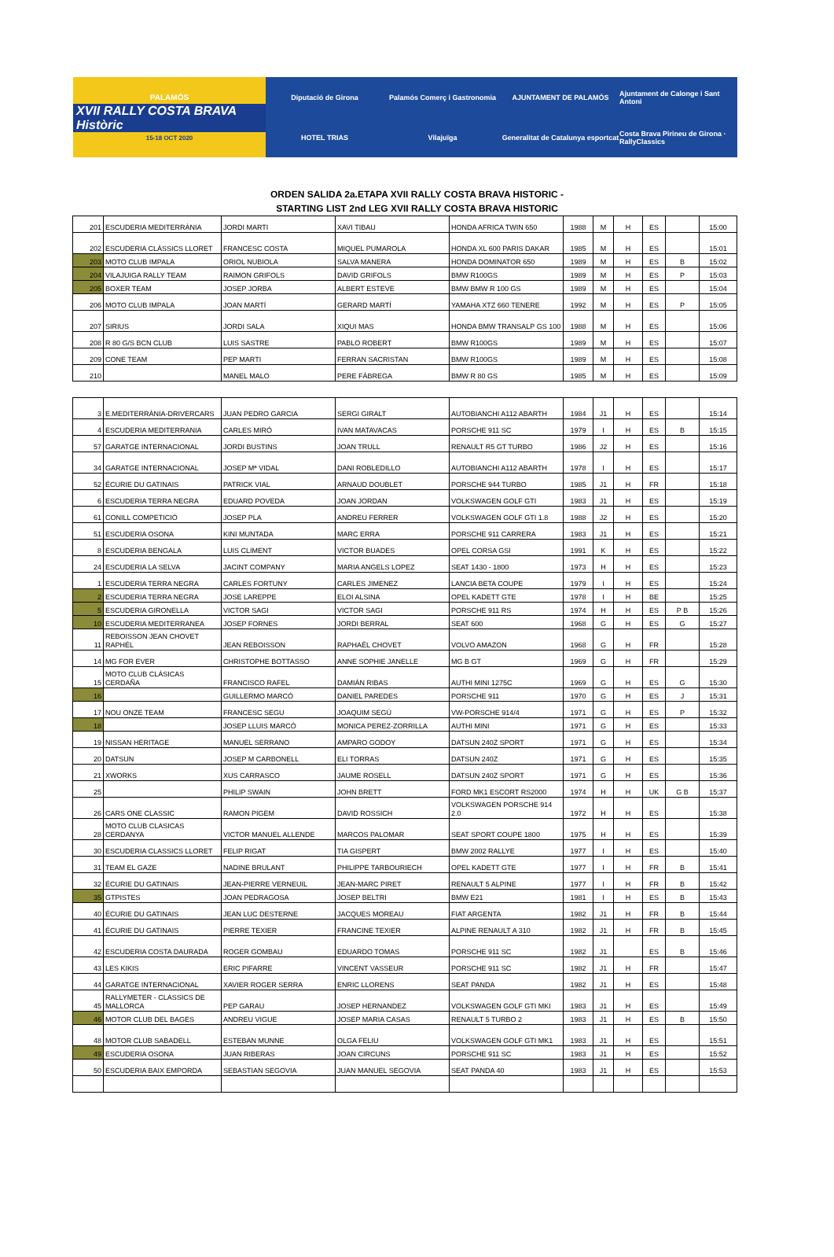PALAMÓS
XVII RALLY COSTA BRAVA Històric
15-18 OCT 2020
Diputació de Girona
Palamós Comerç i Gastronomia
AJUNTAMENT DE PALAMÓS
Ajuntament de Calonge i Sant Antoni
HOTEL TRIAS
Vilajuïga
Generalitat de Catalunya esportcat
Costa Brava Pirineu de Girona · RallyClassics
ORDEN SALIDA 2a.ETAPA XVII RALLY COSTA BRAVA HISTORIC -
STARTING LIST 2nd LEG XVII RALLY COSTA BRAVA HISTORIC
| 201 | ESCUDERIA MEDITERRÀNIA | JORDI MARTI | XAVI TIBAU | HONDA AFRICA TWIN 650 | 1988 | M | H | ES | | 15:00 |
| 202 | ESCUDERIA CLÀSSICS LLORET | FRANCESC COSTA | MIQUEL PUMAROLA | HONDA XL 600 PARIS DAKAR | 1985 | M | H | ES | | 15:01 |
| 203 | MOTO CLUB IMPALA | ORIOL NUBIOLA | SALVA MANERA | HONDA DOMINATOR 650 | 1989 | M | H | ES | B | 15:02 |
| 204 | VILAJUIGA RALLY TEAM | RAIMON GRIFOLS | DAVID GRIFOLS | BMW R100GS | 1989 | M | H | ES | P | 15:03 |
| 205 | BOXER TEAM | JOSEP JORBA | ALBERT ESTEVE | BMW BMW R 100 GS | 1989 | M | H | ES | | 15:04 |
| 206 | MOTO CLUB IMPALA | JOAN MARTÍ | GERARD MARTÍ | YAMAHA XTZ 660 TENERE | 1992 | M | H | ES | P | 15:05 |
| 207 | SIRIUS | JORDI SALA | XIQUI MAS | HONDA BMW TRANSALP GS 100 | 1988 | M | H | ES | | 15:06 |
| 208 | R 80 G/S BCN CLUB | LUIS SASTRE | PABLO ROBERT | BMW R100GS | 1989 | M | H | ES | | 15:07 |
| 209 | CONE TEAM | PEP MARTI | FERRAN SACRISTAN | BMW R100GS | 1989 | M | H | ES | | 15:08 |
| 210 | | MANEL MALO | PERE FÁBREGA | BMW R 80 GS | 1985 | M | H | ES | | 15:09 |
| 3 | E.MEDITERRÀNIA-DRIVERCARS | JUAN PEDRO GARCIA | SERGI GIRALT | AUTOBIANCHI A112 ABARTH | 1984 | J1 | H | ES | | 15:14 |
| 4 | ESCUDERIA MEDITERRANIA | CARLES MIRÓ | IVAN MATAVACAS | PORSCHE 911 SC | 1979 | I | H | ES | B | 15:15 |
| 57 | GARATGE INTERNACIONAL | JORDI BUSTINS | JOAN TRULL | RENAULT R5 GT TURBO | 1986 | J2 | H | ES | | 15:16 |
| 34 | GARATGE INTERNACIONAL | JOSEP Mª VIDAL | DANI ROBLEDILLO | AUTOBIANCHI A112 ABARTH | 1978 | I | H | ES | | 15:17 |
| 52 | ÉCURIE DU GATINAIS | PATRICK VIAL | ARNAUD DOUBLET | PORSCHE 944 TURBO | 1985 | J1 | H | FR | | 15:18 |
| 6 | ESCUDERIA TERRA NEGRA | EDUARD POVEDA | JOAN JORDAN | VOLKSWAGEN GOLF GTI | 1983 | J1 | H | ES | | 15:19 |
| 61 | CONILL COMPETICIÓ | JOSEP PLA | ANDREU FERRER | VOLKSWAGEN GOLF GTI 1.8 | 1988 | J2 | H | ES | | 15:20 |
| 51 | ESCUDERIA OSONA | KINI MUNTADA | MARC ERRA | PORSCHE 911 CARRERA | 1983 | J1 | H | ES | | 15:21 |
| 8 | ESCUDERIA BENGALA | LUIS CLIMENT | VICTOR BUADES | OPEL CORSA GSI | 1991 | K | H | ES | | 15:22 |
| 24 | ESCUDERIA LA SELVA | JACINT COMPANY | MARIA ANGELS LOPEZ | SEAT 1430 - 1800 | 1973 | H | H | ES | | 15:23 |
| 1 | ESCUDERIA TERRA NEGRA | CARLES FORTUNY | CARLES JIMENEZ | LANCIA BETA COUPE | 1979 | I | H | ES | | 15:24 |
| 2 | ESCUDERIA TERRA NEGRA | JOSE LAREPPE | ELOI ALSINA | OPEL KADETT GTE | 1978 | I | H | BE | | 15:25 |
| 5 | ESCUDERIA GIRONELLA | VICTOR SAGI | VICTOR SAGI | PORSCHE 911 RS | 1974 | H | H | ES | P B | 15:26 |
| 10 | ESCUDERIA MEDITERRANEA | JOSEP FORNES | JORDI BERRAL | SEAT 600 | 1968 | G | H | ES | G | 15:27 |
| 11 | REBOISSON JEAN CHOVET RAPHÉL | JEAN REBOISSON | RAPHAËL CHOVET | VOLVO AMAZON | 1968 | G | H | FR | | 15:28 |
| 14 | MG FOR EVER | CHRISTOPHE BOTTASSO | ANNE SOPHIE JANELLE | MG B GT | 1969 | G | H | FR | | 15:29 |
| 15 | MOTO CLUB CLÁSICAS CERDAÑA | FRANCISCO RAFEL | DAMIÁN RIBAS | AUTHI MINI 1275C | 1969 | G | H | ES | G | 15:30 |
| 16 | | GUILLERMO MARCÓ | DANIEL PAREDES | PORSCHE 911 | 1970 | G | H | ES | J | 15:31 |
| 17 | NOU ONZE TEAM | FRANCESC SEGU | JOAQUIM SEGÚ | VW-PORSCHE 914/4 | 1971 | G | H | ES | P | 15:32 |
| 18 | | JOSEP LLUIS MARCÓ | MONICA PEREZ-ZORRILLA | AUTHI MINI | 1971 | G | H | ES | | 15:33 |
| 19 | NISSAN HERITAGE | MANUEL SERRANO | AMPARO GODOY | DATSUN 240Z SPORT | 1971 | G | H | ES | | 15:34 |
| 20 | DATSUN | JOSEP M CARBONELL | ELI TORRAS | DATSUN 240Z | 1971 | G | H | ES | | 15:35 |
| 21 | XWORKS | XUS CARRASCO | JAUME ROSELL | DATSUN 240Z SPORT | 1971 | G | H | ES | | 15:36 |
| 25 | | PHILIP SWAIN | JOHN BRETT | FORD MK1 ESCORT RS2000 | 1974 | H | H | UK | G B | 15:37 |
| 26 | CARS ONE CLASSIC | RAMON PIGEM | DAVID ROSSICH | VOLKSWAGEN PORSCHE 914 2.0 | 1972 | H | H | ES | | 15:38 |
| 28 | MOTO CLUB CLASICAS CERDANYA | VICTOR MANUEL ALLENDE | MARCOS PALOMAR | SEAT SPORT COUPE 1800 | 1975 | H | H | ES | | 15:39 |
| 30 | ESCUDERIA CLASSICS LLORET | FELIP RIGAT | TIA GISPERT | BMW 2002 RALLYE | 1977 | I | H | ES | | 15:40 |
| 31 | TEAM EL GAZE | NADINE BRULANT | PHILIPPE TARBOURIECH | OPEL KADETT GTE | 1977 | I | H | FR | B | 15:41 |
| 32 | ÉCURIE DU GATINAIS | JEAN-PIERRE VERNEUIL | JEAN-MARC PIRET | RENAULT 5 ALPINE | 1977 | I | H | FR | B | 15:42 |
| 35 | GTPISTES | JOAN PEDRAGOSA | JOSEP BELTRI | BMW E21 | 1981 | I | H | ES | B | 15:43 |
| 40 | ÉCURIE DU GATINAIS | JEAN LUC DESTERNE | JACQUES MOREAU | FIAT ARGENTA | 1982 | J1 | H | FR | B | 15:44 |
| 41 | ÉCURIE DU GATINAIS | PIERRE TEXIER | FRANCINE TEXIER | ALPINE RENAULT A 310 | 1982 | J1 | H | FR | B | 15:45 |
| 42 | ESCUDERIA COSTA DAURADA | ROGER GOMBAU | EDUARDO TOMAS | PORSCHE 911 SC | 1982 | J1 | | ES | B | 15:46 |
| 43 | LES KIKIS | ERIC PIFARRE | VINCENT VASSEUR | PORSCHE 911 SC | 1982 | J1 | H | FR | | 15:47 |
| 44 | GARATGE INTERNACIONAL | XAVIER ROGER SERRA | ENRIC LLORENS | SEAT PANDA | 1982 | J1 | H | ES | | 15:48 |
| 45 | RALLYMETER - CLASSICS DE MALLORCA | PEP GARAU | JOSEP HERNANDEZ | VOLKSWAGEN GOLF GTI MKI | 1983 | J1 | H | ES | | 15:49 |
| 46 | MOTOR CLUB DEL BAGES | ANDREU VIGUE | JOSEP MARIA CASAS | RENAULT 5 TURBO 2 | 1983 | J1 | H | ES | B | 15:50 |
| 48 | MOTOR CLUB SABADELL | ESTEBAN MUNNE | OLGA FELIU | VOLKSWAGEN GOLF GTI MK1 | 1983 | J1 | H | ES | | 15:51 |
| 49 | ESCUDERIA OSONA | JUAN RIBERAS | JOAN CIRCUNS | PORSCHE 911 SC | 1983 | J1 | H | ES | | 15:52 |
| 50 | ESCUDERIA BAIX EMPORDA | SEBASTIAN SEGOVIA | JUAN MANUEL SEGOVIA | SEAT PANDA 40 | 1983 | J1 | H | ES | | 15:53 |